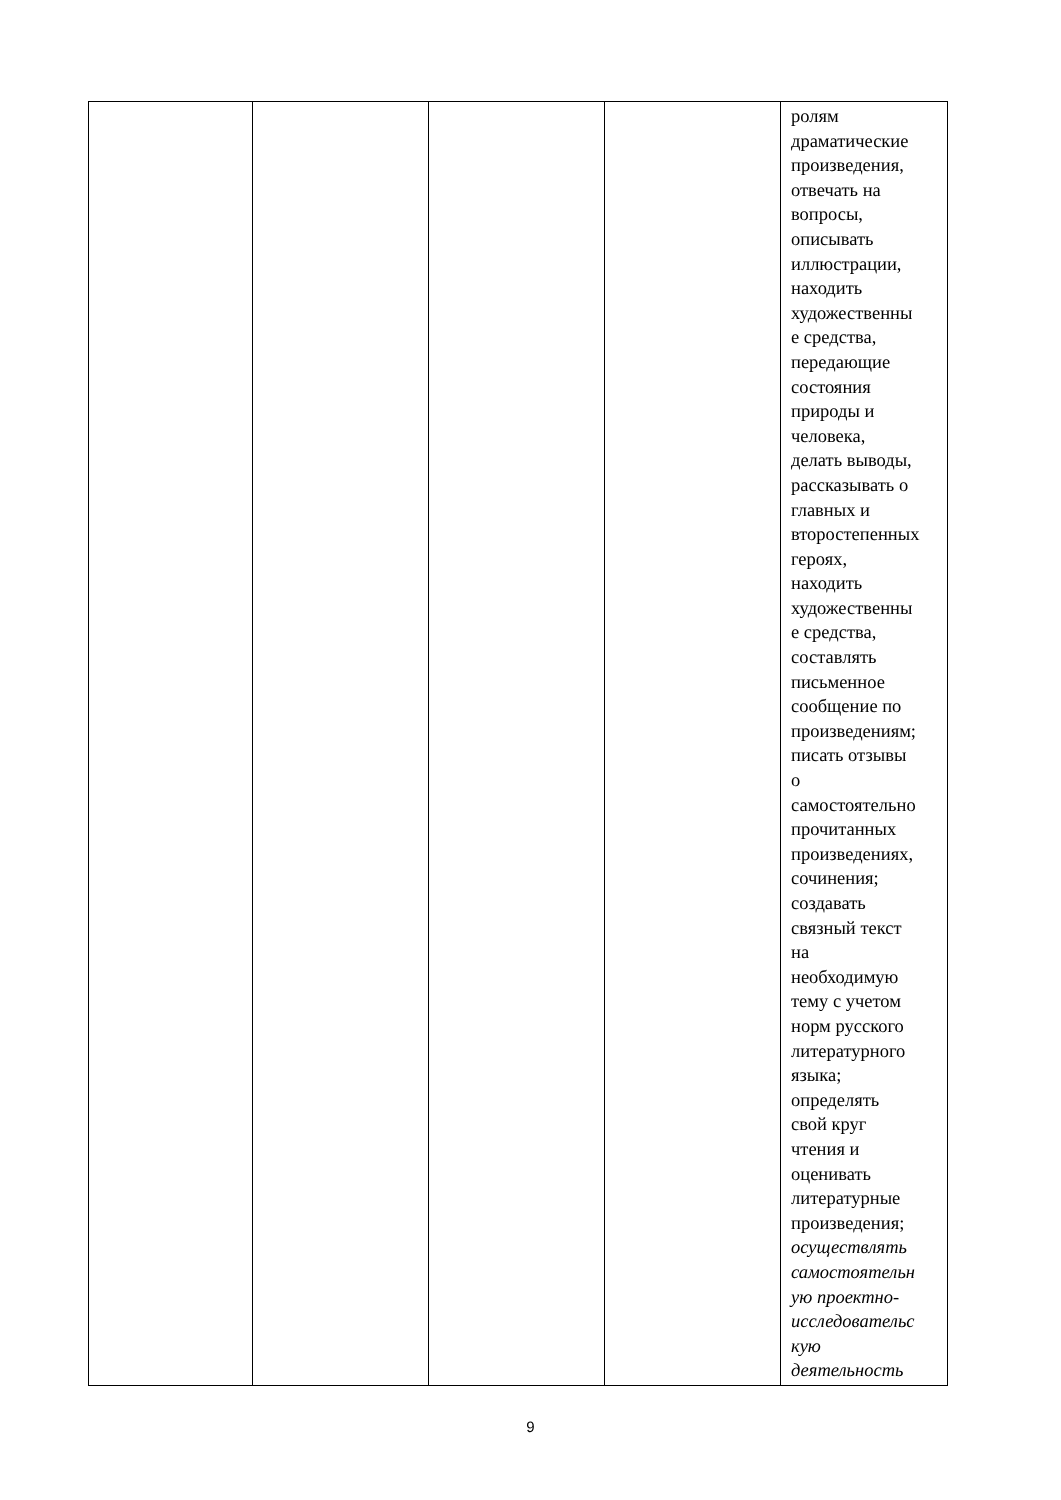| | | | | ролям драматические произведения, отвечать на вопросы, описывать иллюстрации, находить художественны е средства, передающие состояния природы и человека, делать выводы, рассказывать о главных и второстепенных героях, находить художественны е средства, составлять письменное сообщение по произведениям; писать отзывы о самостоятельно прочитанных произведениях, сочинения; создавать связный текст на необходимую тему с учетом норм русского литературного языка; определять свой круг чтения и оценивать литературные произведения; осуществлять самостоятельн ую проектно- исследовательс кую деятельность |
9